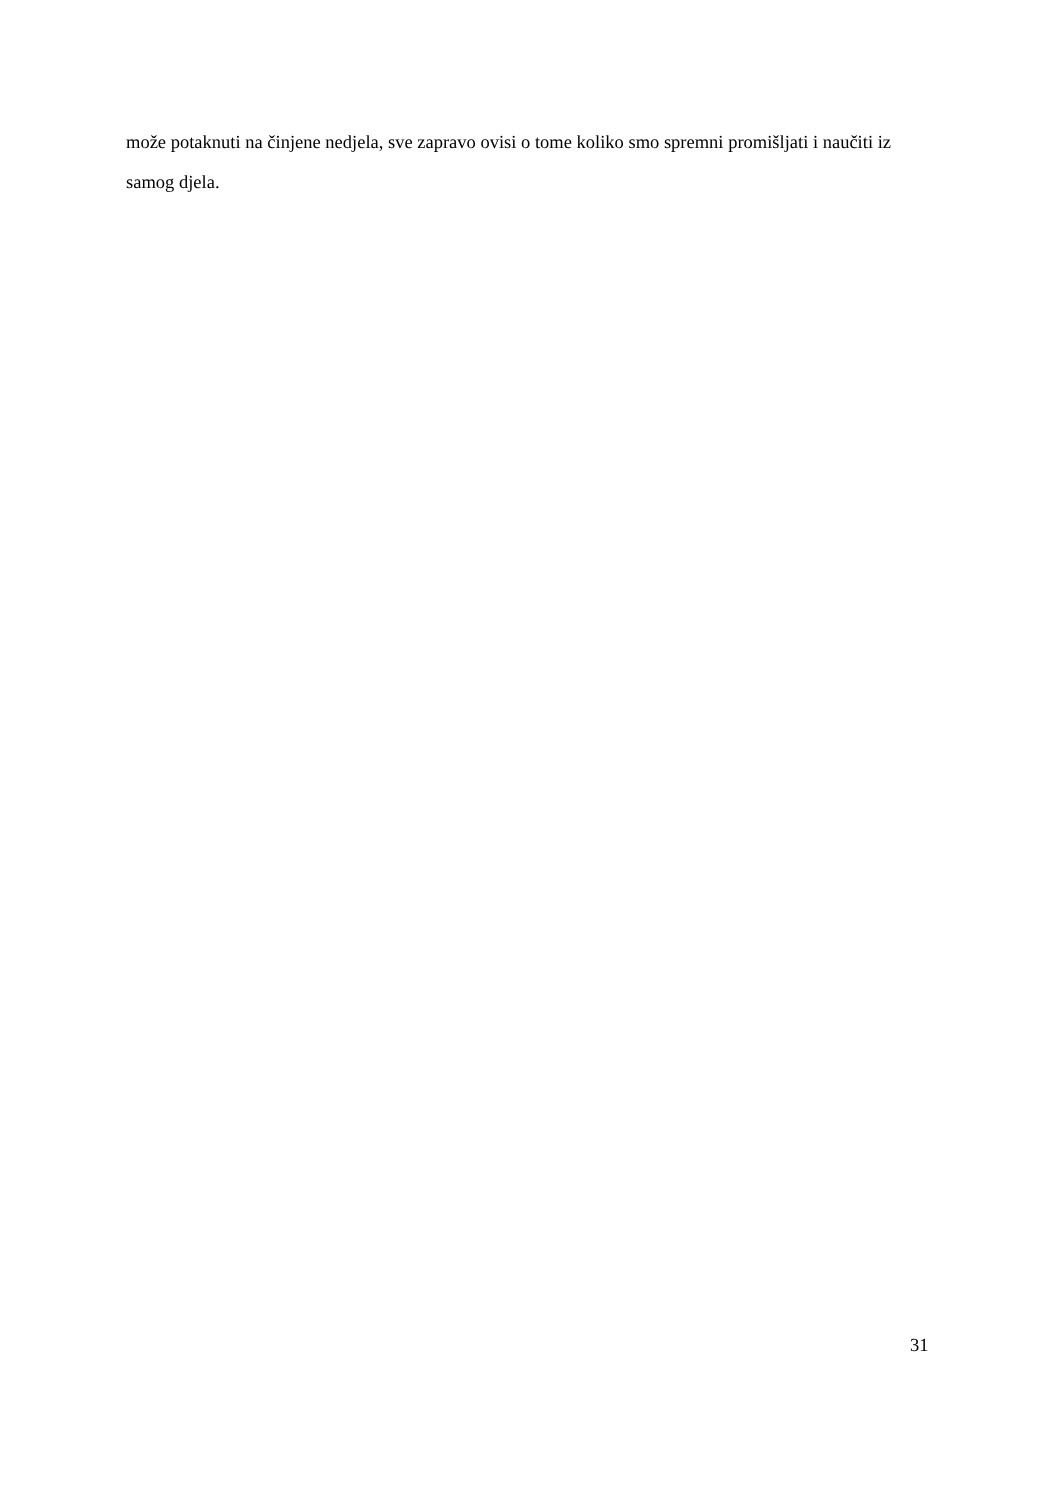može potaknuti na činjene nedjela, sve zapravo ovisi o tome koliko smo spremni promišljati i naučiti iz samog djela.
31